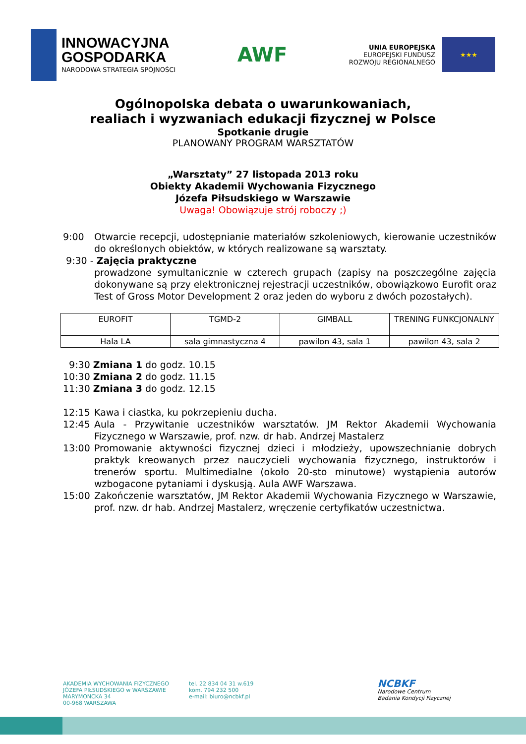INNOWACYJNA
GOSPODARKA
NARODOWA STRATEGIA SPÓJNOŚCI
AWF
UNIA EUROPEJSKA
EUROPEJSKI FUNDUSZ
ROZWOJU REGIONALNEGO
★★★
Ogólnopolska debata o uwarunkowaniach,
realiach i wyzwaniach edukacji fizycznej w Polsce
Spotkanie drugie
PLANOWANY PROGRAM WARSZTATÓW
„Warsztaty” 27 listopada 2013 roku
Obiekty Akademii Wychowania Fizycznego
Józefa Piłsudskiego w Warszawie
Uwaga! Obowiązuje strój roboczy ;)
9:00 Otwarcie recepcji, udostępnianie materiałów szkoleniowych, kierowanie uczestników do określonych obiektów, w których realizowane są warsztaty.
9:30 - Zajęcia praktyczne
prowadzone symultanicznie w czterech grupach (zapisy na poszczególne zajęcia dokonywane są przy elektronicznej rejestracji uczestników, obowiązkowo Eurofit oraz Test of Gross Motor Development 2 oraz jeden do wyboru z dwóch pozostałych).
| EUROFIT | TGMD-2 | GIMBALL | TRENING FUNKCJONALNY |
| Hala LA | sala gimnastyczna 4 | pawilon 43, sala 1 | pawilon 43, sala 2 |
9:30 Zmiana 1 do godz. 10.15
10:30 Zmiana 2 do godz. 11.15
11:30 Zmiana 3 do godz. 12.15
12:15 Kawa i ciastka, ku pokrzepieniu ducha.
12:45 Aula - Przywitanie uczestników warsztatów. JM Rektor Akademii Wychowania Fizycznego w Warszawie, prof. nzw. dr hab. Andrzej Mastalerz
13:00 Promowanie aktywności fizycznej dzieci i młodzieży, upowszechnianie dobrych praktyk kreowanych przez nauczycieli wychowania fizycznego, instruktorów i trenerów sportu. Multimedialne (około 20-sto minutowe) wystąpienia autorów wzbogacone pytaniami i dyskusją. Aula AWF Warszawa.
15:00 Zakończenie warsztatów, JM Rektor Akademii Wychowania Fizycznego w Warszawie, prof. nzw. dr hab. Andrzej Mastalerz, wręczenie certyfikatów uczestnictwa.
AKADEMIA WYCHOWANIA FIZYCZNEGO
JÓZEFA PIŁSUDSKIEGO w WARSZAWIE
MARYMONCKA 34
00-968 WARSZAWA
tel. 22 834 04 31 w.619
kom. 794 232 500
e-mail: biuro@ncbkf.pl
NCBKF
Narodowe Centrum
Badania Kondycji Fizycznej